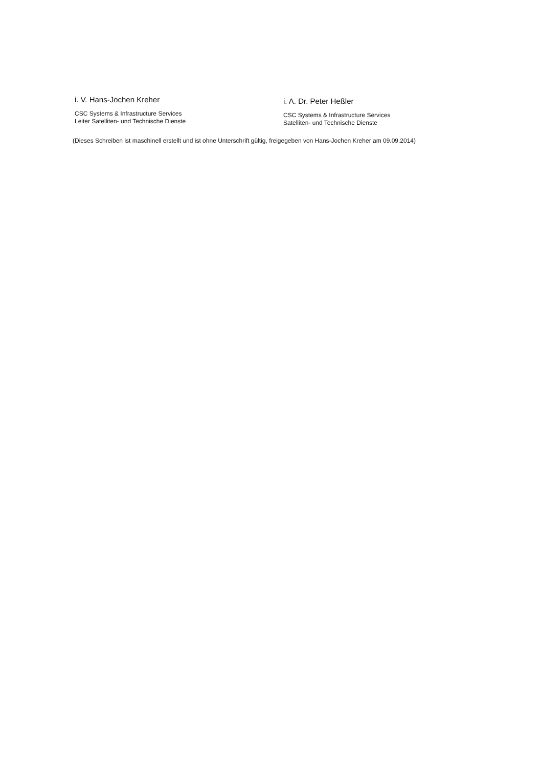i. V. Hans-Jochen Kreher
CSC Systems & Infrastructure Services
Leiter Satelliten- und Technische Dienste
i. A. Dr. Peter Heßler
CSC Systems & Infrastructure Services
Satelliten- und Technische Dienste
(Dieses Schreiben ist maschinell erstellt und ist ohne Unterschrift gültig, freigegeben von Hans-Jochen Kreher am 09.09.2014)